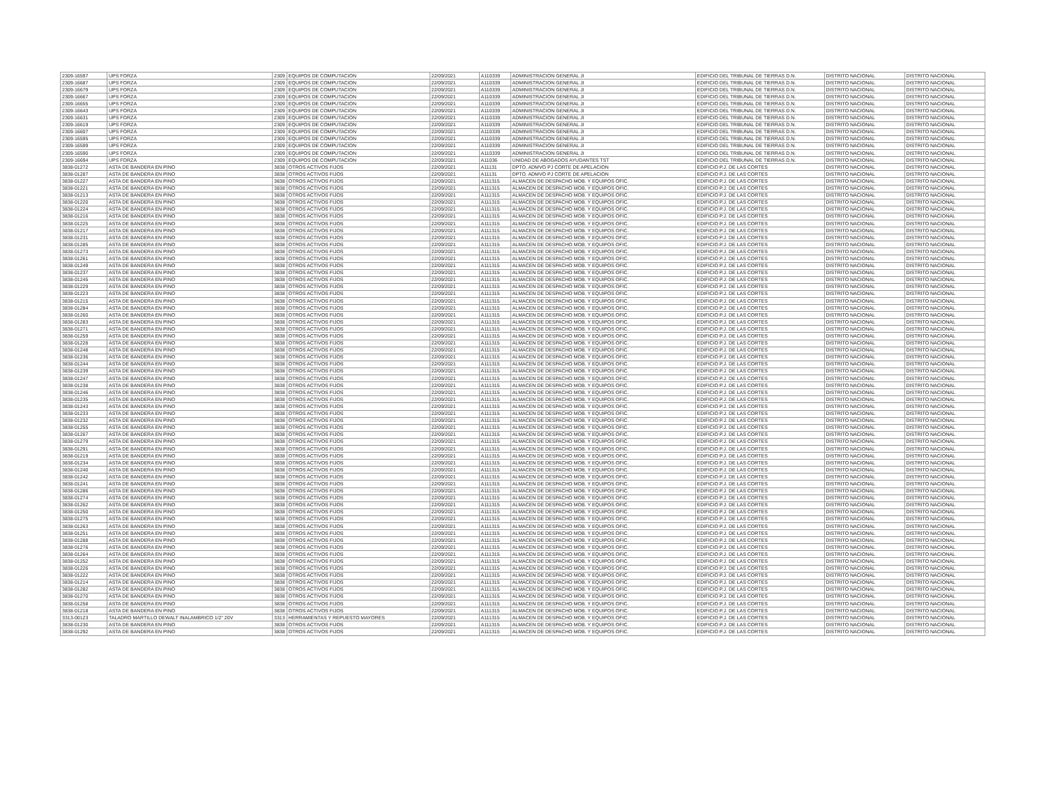| 2309-16597 | UPS FORZA | 2309 | EQUIPOS DE COMPUTACION | 22/09/2021 | A110339 | ADMINISTRACION GENERAL JI | EDIFICIO DEL TRIBUNAL DE TIERRAS D.N. | DISTRITO NACIONAL | DISTRITO NACIONAL |
| 2309-16687 | UPS FORZA | 2309 | EQUIPOS DE COMPUTACION | 22/09/2021 | A110339 | ADMINISTRACION GENERAL JI | EDIFICIO DEL TRIBUNAL DE TIERRAS D.N. | DISTRITO NACIONAL | DISTRITO NACIONAL |
| 2309-16679 | UPS FORZA | 2309 | EQUIPOS DE COMPUTACION | 22/09/2021 | A110339 | ADMINISTRACION GENERAL JI | EDIFICIO DEL TRIBUNAL DE TIERRAS D.N. | DISTRITO NACIONAL | DISTRITO NACIONAL |
| 2309-16667 | UPS FORZA | 2309 | EQUIPOS DE COMPUTACION | 22/09/2021 | A110339 | ADMINISTRACION GENERAL JI | EDIFICIO DEL TRIBUNAL DE TIERRAS D.N. | DISTRITO NACIONAL | DISTRITO NACIONAL |
| 2309-16655 | UPS FORZA | 2309 | EQUIPOS DE COMPUTACION | 22/09/2021 | A110339 | ADMINISTRACION GENERAL JI | EDIFICIO DEL TRIBUNAL DE TIERRAS D.N. | DISTRITO NACIONAL | DISTRITO NACIONAL |
| 2309-16643 | UPS FORZA | 2309 | EQUIPOS DE COMPUTACION | 22/09/2021 | A110339 | ADMINISTRACION GENERAL JI | EDIFICIO DEL TRIBUNAL DE TIERRAS D.N. | DISTRITO NACIONAL | DISTRITO NACIONAL |
| 2309-16631 | UPS FORZA | 2309 | EQUIPOS DE COMPUTACION | 22/09/2021 | A110339 | ADMINISTRACION GENERAL JI | EDIFICIO DEL TRIBUNAL DE TIERRAS D.N. | DISTRITO NACIONAL | DISTRITO NACIONAL |
| 2309-16619 | UPS FORZA | 2309 | EQUIPOS DE COMPUTACION | 22/09/2021 | A110339 | ADMINISTRACION GENERAL JI | EDIFICIO DEL TRIBUNAL DE TIERRAS D.N. | DISTRITO NACIONAL | DISTRITO NACIONAL |
| 2309-16607 | UPS FORZA | 2309 | EQUIPOS DE COMPUTACION | 22/09/2021 | A110339 | ADMINISTRACION GENERAL JI | EDIFICIO DEL TRIBUNAL DE TIERRAS D.N. | DISTRITO NACIONAL | DISTRITO NACIONAL |
| 2309-16595 | UPS FORZA | 2309 | EQUIPOS DE COMPUTACION | 22/09/2021 | A110339 | ADMINISTRACION GENERAL JI | EDIFICIO DEL TRIBUNAL DE TIERRAS D.N. | DISTRITO NACIONAL | DISTRITO NACIONAL |
| 2309-16599 | UPS FORZA | 2309 | EQUIPOS DE COMPUTACION | 22/09/2021 | A110339 | ADMINISTRACION GENERAL JI | EDIFICIO DEL TRIBUNAL DE TIERRAS D.N. | DISTRITO NACIONAL | DISTRITO NACIONAL |
| 2309-16590 | UPS FORZA | 2309 | EQUIPOS DE COMPUTACION | 22/09/2021 | A110339 | ADMINISTRACION GENERAL JI | EDIFICIO DEL TRIBUNAL DE TIERRAS D.N. | DISTRITO NACIONAL | DISTRITO NACIONAL |
| 2309-16694 | UPS FORZA | 2309 | EQUIPOS DE COMPUTACION | 22/09/2021 | A11036 | UNIDAD DE ABOGADOS AYUDANTES TST | EDIFICIO DEL TRIBUNAL DE TIERRAS D.N. | DISTRITO NACIONAL | DISTRITO NACIONAL |
| 3838-01272 | ASTA DE BANDERA EN PINO | 3838 | OTROS ACTIVOS FIJOS | 22/09/2021 | A11131 | DPTO. ADMVO PJ CORTE DE APELACION | EDIFICIO P.J. DE LAS CORTES | DISTRITO NACIONAL | DISTRITO NACIONAL |
| 3838-01287 | ASTA DE BANDERA EN PINO | 3838 | OTROS ACTIVOS FIJOS | 22/09/2021 | A11131 | DPTO. ADMVO PJ CORTE DE APELACION | EDIFICIO P.J. DE LAS CORTES | DISTRITO NACIONAL | DISTRITO NACIONAL |
| 3838-01227 | ASTA DE BANDERA EN PINO | 3838 | OTROS ACTIVOS FIJOS | 22/09/2021 | A111315 | ALMACEN DE DESPACHO MOB. Y EQUIPOS OFIC. | EDIFICIO P.J. DE LAS CORTES | DISTRITO NACIONAL | DISTRITO NACIONAL |
| 3838-01221 | ASTA DE BANDERA EN PINO | 3838 | OTROS ACTIVOS FIJOS | 22/09/2021 | A111315 | ALMACEN DE DESPACHO MOB. Y EQUIPOS OFIC. | EDIFICIO P.J. DE LAS CORTES | DISTRITO NACIONAL | DISTRITO NACIONAL |
| 3838-01213 | ASTA DE BANDERA EN PINO | 3838 | OTROS ACTIVOS FIJOS | 22/09/2021 | A111315 | ALMACEN DE DESPACHO MOB. Y EQUIPOS OFIC. | EDIFICIO P.J. DE LAS CORTES | DISTRITO NACIONAL | DISTRITO NACIONAL |
| 3838-01220 | ASTA DE BANDERA EN PINO | 3838 | OTROS ACTIVOS FIJOS | 22/09/2021 | A111315 | ALMACEN DE DESPACHO MOB. Y EQUIPOS OFIC. | EDIFICIO P.J. DE LAS CORTES | DISTRITO NACIONAL | DISTRITO NACIONAL |
| 3838-01224 | ASTA DE BANDERA EN PINO | 3838 | OTROS ACTIVOS FIJOS | 22/09/2021 | A111315 | ALMACEN DE DESPACHO MOB. Y EQUIPOS OFIC. | EDIFICIO P.J. DE LAS CORTES | DISTRITO NACIONAL | DISTRITO NACIONAL |
| 3838-01216 | ASTA DE BANDERA EN PINO | 3838 | OTROS ACTIVOS FIJOS | 22/09/2021 | A111315 | ALMACEN DE DESPACHO MOB. Y EQUIPOS OFIC. | EDIFICIO P.J. DE LAS CORTES | DISTRITO NACIONAL | DISTRITO NACIONAL |
| 3838-01225 | ASTA DE BANDERA EN PINO | 3838 | OTROS ACTIVOS FIJOS | 22/09/2021 | A111315 | ALMACEN DE DESPACHO MOB. Y EQUIPOS OFIC. | EDIFICIO P.J. DE LAS CORTES | DISTRITO NACIONAL | DISTRITO NACIONAL |
| 3838-01217 | ASTA DE BANDERA EN PINO | 3838 | OTROS ACTIVOS FIJOS | 22/09/2021 | A111315 | ALMACEN DE DESPACHO MOB. Y EQUIPOS OFIC. | EDIFICIO P.J. DE LAS CORTES | DISTRITO NACIONAL | DISTRITO NACIONAL |
| 3838-01231 | ASTA DE BANDERA EN PINO | 3838 | OTROS ACTIVOS FIJOS | 22/09/2021 | A111315 | ALMACEN DE DESPACHO MOB. Y EQUIPOS OFIC. | EDIFICIO P.J. DE LAS CORTES | DISTRITO NACIONAL | DISTRITO NACIONAL |
| 3838-01285 | ASTA DE BANDERA EN PINO | 3838 | OTROS ACTIVOS FIJOS | 22/09/2021 | A111315 | ALMACEN DE DESPACHO MOB. Y EQUIPOS OFIC. | EDIFICIO P.J. DE LAS CORTES | DISTRITO NACIONAL | DISTRITO NACIONAL |
| 3838-01273 | ASTA DE BANDERA EN PINO | 3838 | OTROS ACTIVOS FIJOS | 22/09/2021 | A111315 | ALMACEN DE DESPACHO MOB. Y EQUIPOS OFIC. | EDIFICIO P.J. DE LAS CORTES | DISTRITO NACIONAL | DISTRITO NACIONAL |
| 3838-01261 | ASTA DE BANDERA EN PINO | 3838 | OTROS ACTIVOS FIJOS | 22/09/2021 | A111315 | ALMACEN DE DESPACHO MOB. Y EQUIPOS OFIC. | EDIFICIO P.J. DE LAS CORTES | DISTRITO NACIONAL | DISTRITO NACIONAL |
| 3838-01249 | ASTA DE BANDERA EN PINO | 3838 | OTROS ACTIVOS FIJOS | 22/09/2021 | A111315 | ALMACEN DE DESPACHO MOB. Y EQUIPOS OFIC. | EDIFICIO P.J. DE LAS CORTES | DISTRITO NACIONAL | DISTRITO NACIONAL |
| 3838-01237 | ASTA DE BANDERA EN PINO | 3838 | OTROS ACTIVOS FIJOS | 22/09/2021 | A111315 | ALMACEN DE DESPACHO MOB. Y EQUIPOS OFIC. | EDIFICIO P.J. DE LAS CORTES | DISTRITO NACIONAL | DISTRITO NACIONAL |
| 3838-01245 | ASTA DE BANDERA EN PINO | 3838 | OTROS ACTIVOS FIJOS | 22/09/2021 | A111315 | ALMACEN DE DESPACHO MOB. Y EQUIPOS OFIC. | EDIFICIO P.J. DE LAS CORTES | DISTRITO NACIONAL | DISTRITO NACIONAL |
| 3838-01229 | ASTA DE BANDERA EN PINO | 3838 | OTROS ACTIVOS FIJOS | 22/09/2021 | A111315 | ALMACEN DE DESPACHO MOB. Y EQUIPOS OFIC. | EDIFICIO P.J. DE LAS CORTES | DISTRITO NACIONAL | DISTRITO NACIONAL |
| 3838-01223 | ASTA DE BANDERA EN PINO | 3838 | OTROS ACTIVOS FIJOS | 22/09/2021 | A111315 | ALMACEN DE DESPACHO MOB. Y EQUIPOS OFIC. | EDIFICIO P.J. DE LAS CORTES | DISTRITO NACIONAL | DISTRITO NACIONAL |
| 3838-01215 | ASTA DE BANDERA EN PINO | 3838 | OTROS ACTIVOS FIJOS | 22/09/2021 | A111315 | ALMACEN DE DESPACHO MOB. Y EQUIPOS OFIC. | EDIFICIO P.J. DE LAS CORTES | DISTRITO NACIONAL | DISTRITO NACIONAL |
| 3838-01284 | ASTA DE BANDERA EN PINO | 3838 | OTROS ACTIVOS FIJOS | 22/09/2021 | A111315 | ALMACEN DE DESPACHO MOB. Y EQUIPOS OFIC. | EDIFICIO P.J. DE LAS CORTES | DISTRITO NACIONAL | DISTRITO NACIONAL |
| 3838-01260 | ASTA DE BANDERA EN PINO | 3838 | OTROS ACTIVOS FIJOS | 22/09/2021 | A111315 | ALMACEN DE DESPACHO MOB. Y EQUIPOS OFIC. | EDIFICIO P.J. DE LAS CORTES | DISTRITO NACIONAL | DISTRITO NACIONAL |
| 3838-01283 | ASTA DE BANDERA EN PINO | 3838 | OTROS ACTIVOS FIJOS | 22/09/2021 | A111315 | ALMACEN DE DESPACHO MOB. Y EQUIPOS OFIC. | EDIFICIO P.J. DE LAS CORTES | DISTRITO NACIONAL | DISTRITO NACIONAL |
| 3838-01271 | ASTA DE BANDERA EN PINO | 3838 | OTROS ACTIVOS FIJOS | 22/09/2021 | A111315 | ALMACEN DE DESPACHO MOB. Y EQUIPOS OFIC. | EDIFICIO P.J. DE LAS CORTES | DISTRITO NACIONAL | DISTRITO NACIONAL |
| 3838-01259 | ASTA DE BANDERA EN PINO | 3838 | OTROS ACTIVOS FIJOS | 22/09/2021 | A111315 | ALMACEN DE DESPACHO MOB. Y EQUIPOS OFIC. | EDIFICIO P.J. DE LAS CORTES | DISTRITO NACIONAL | DISTRITO NACIONAL |
| 3838-01228 | ASTA DE BANDERA EN PINO | 3838 | OTROS ACTIVOS FIJOS | 22/09/2021 | A111315 | ALMACEN DE DESPACHO MOB. Y EQUIPOS OFIC. | EDIFICIO P.J. DE LAS CORTES | DISTRITO NACIONAL | DISTRITO NACIONAL |
| 3838-01248 | ASTA DE BANDERA EN PINO | 3838 | OTROS ACTIVOS FIJOS | 22/09/2021 | A111315 | ALMACEN DE DESPACHO MOB. Y EQUIPOS OFIC. | EDIFICIO P.J. DE LAS CORTES | DISTRITO NACIONAL | DISTRITO NACIONAL |
| 3838-01236 | ASTA DE BANDERA EN PINO | 3838 | OTROS ACTIVOS FIJOS | 22/09/2021 | A111315 | ALMACEN DE DESPACHO MOB. Y EQUIPOS OFIC. | EDIFICIO P.J. DE LAS CORTES | DISTRITO NACIONAL | DISTRITO NACIONAL |
| 3838-01244 | ASTA DE BANDERA EN PINO | 3838 | OTROS ACTIVOS FIJOS | 22/09/2021 | A111315 | ALMACEN DE DESPACHO MOB. Y EQUIPOS OFIC. | EDIFICIO P.J. DE LAS CORTES | DISTRITO NACIONAL | DISTRITO NACIONAL |
| 3838-01239 | ASTA DE BANDERA EN PINO | 3838 | OTROS ACTIVOS FIJOS | 22/09/2021 | A111315 | ALMACEN DE DESPACHO MOB. Y EQUIPOS OFIC. | EDIFICIO P.J. DE LAS CORTES | DISTRITO NACIONAL | DISTRITO NACIONAL |
| 3838-01247 | ASTA DE BANDERA EN PINO | 3838 | OTROS ACTIVOS FIJOS | 22/09/2021 | A111315 | ALMACEN DE DESPACHO MOB. Y EQUIPOS OFIC. | EDIFICIO P.J. DE LAS CORTES | DISTRITO NACIONAL | DISTRITO NACIONAL |
| 3838-01238 | ASTA DE BANDERA EN PINO | 3838 | OTROS ACTIVOS FIJOS | 22/09/2021 | A111315 | ALMACEN DE DESPACHO MOB. Y EQUIPOS OFIC. | EDIFICIO P.J. DE LAS CORTES | DISTRITO NACIONAL | DISTRITO NACIONAL |
| 3838-01246 | ASTA DE BANDERA EN PINO | 3838 | OTROS ACTIVOS FIJOS | 22/09/2021 | A111315 | ALMACEN DE DESPACHO MOB. Y EQUIPOS OFIC. | EDIFICIO P.J. DE LAS CORTES | DISTRITO NACIONAL | DISTRITO NACIONAL |
| 3838-01235 | ASTA DE BANDERA EN PINO | 3838 | OTROS ACTIVOS FIJOS | 22/09/2021 | A111315 | ALMACEN DE DESPACHO MOB. Y EQUIPOS OFIC. | EDIFICIO P.J. DE LAS CORTES | DISTRITO NACIONAL | DISTRITO NACIONAL |
| 3838-01243 | ASTA DE BANDERA EN PINO | 3838 | OTROS ACTIVOS FIJOS | 22/09/2021 | A111315 | ALMACEN DE DESPACHO MOB. Y EQUIPOS OFIC. | EDIFICIO P.J. DE LAS CORTES | DISTRITO NACIONAL | DISTRITO NACIONAL |
| 3838-01233 | ASTA DE BANDERA EN PINO | 3838 | OTROS ACTIVOS FIJOS | 22/09/2021 | A111315 | ALMACEN DE DESPACHO MOB. Y EQUIPOS OFIC. | EDIFICIO P.J. DE LAS CORTES | DISTRITO NACIONAL | DISTRITO NACIONAL |
| 3838-01232 | ASTA DE BANDERA EN PINO | 3838 | OTROS ACTIVOS FIJOS | 22/09/2021 | A111315 | ALMACEN DE DESPACHO MOB. Y EQUIPOS OFIC. | EDIFICIO P.J. DE LAS CORTES | DISTRITO NACIONAL | DISTRITO NACIONAL |
| 3838-01255 | ASTA DE BANDERA EN PINO | 3838 | OTROS ACTIVOS FIJOS | 22/09/2021 | A111315 | ALMACEN DE DESPACHO MOB. Y EQUIPOS OFIC. | EDIFICIO P.J. DE LAS CORTES | DISTRITO NACIONAL | DISTRITO NACIONAL |
| 3838-01267 | ASTA DE BANDERA EN PINO | 3838 | OTROS ACTIVOS FIJOS | 22/09/2021 | A111315 | ALMACEN DE DESPACHO MOB. Y EQUIPOS OFIC. | EDIFICIO P.J. DE LAS CORTES | DISTRITO NACIONAL | DISTRITO NACIONAL |
| 3838-01279 | ASTA DE BANDERA EN PINO | 3838 | OTROS ACTIVOS FIJOS | 22/09/2021 | A111315 | ALMACEN DE DESPACHO MOB. Y EQUIPOS OFIC. | EDIFICIO P.J. DE LAS CORTES | DISTRITO NACIONAL | DISTRITO NACIONAL |
| 3838-01291 | ASTA DE BANDERA EN PINO | 3838 | OTROS ACTIVOS FIJOS | 22/09/2021 | A111315 | ALMACEN DE DESPACHO MOB. Y EQUIPOS OFIC. | EDIFICIO P.J. DE LAS CORTES | DISTRITO NACIONAL | DISTRITO NACIONAL |
| 3838-01219 | ASTA DE BANDERA EN PINO | 3838 | OTROS ACTIVOS FIJOS | 22/09/2021 | A111315 | ALMACEN DE DESPACHO MOB. Y EQUIPOS OFIC. | EDIFICIO P.J. DE LAS CORTES | DISTRITO NACIONAL | DISTRITO NACIONAL |
| 3838-01234 | ASTA DE BANDERA EN PINO | 3838 | OTROS ACTIVOS FIJOS | 22/09/2021 | A111315 | ALMACEN DE DESPACHO MOB. Y EQUIPOS OFIC. | EDIFICIO P.J. DE LAS CORTES | DISTRITO NACIONAL | DISTRITO NACIONAL |
| 3838-01240 | ASTA DE BANDERA EN PINO | 3838 | OTROS ACTIVOS FIJOS | 22/09/2021 | A111315 | ALMACEN DE DESPACHO MOB. Y EQUIPOS OFIC. | EDIFICIO P.J. DE LAS CORTES | DISTRITO NACIONAL | DISTRITO NACIONAL |
| 3838-01242 | ASTA DE BANDERA EN PINO | 3838 | OTROS ACTIVOS FIJOS | 22/09/2021 | A111315 | ALMACEN DE DESPACHO MOB. Y EQUIPOS OFIC. | EDIFICIO P.J. DE LAS CORTES | DISTRITO NACIONAL | DISTRITO NACIONAL |
| 3838-01241 | ASTA DE BANDERA EN PINO | 3838 | OTROS ACTIVOS FIJOS | 22/09/2021 | A111315 | ALMACEN DE DESPACHO MOB. Y EQUIPOS OFIC. | EDIFICIO P.J. DE LAS CORTES | DISTRITO NACIONAL | DISTRITO NACIONAL |
| 3838-01286 | ASTA DE BANDERA EN PINO | 3838 | OTROS ACTIVOS FIJOS | 22/09/2021 | A111315 | ALMACEN DE DESPACHO MOB. Y EQUIPOS OFIC. | EDIFICIO P.J. DE LAS CORTES | DISTRITO NACIONAL | DISTRITO NACIONAL |
| 3838-01274 | ASTA DE BANDERA EN PINO | 3838 | OTROS ACTIVOS FIJOS | 22/09/2021 | A111315 | ALMACEN DE DESPACHO MOB. Y EQUIPOS OFIC. | EDIFICIO P.J. DE LAS CORTES | DISTRITO NACIONAL | DISTRITO NACIONAL |
| 3838-01262 | ASTA DE BANDERA EN PINO | 3838 | OTROS ACTIVOS FIJOS | 22/09/2021 | A111315 | ALMACEN DE DESPACHO MOB. Y EQUIPOS OFIC. | EDIFICIO P.J. DE LAS CORTES | DISTRITO NACIONAL | DISTRITO NACIONAL |
| 3838-01250 | ASTA DE BANDERA EN PINO | 3838 | OTROS ACTIVOS FIJOS | 22/09/2021 | A111315 | ALMACEN DE DESPACHO MOB. Y EQUIPOS OFIC. | EDIFICIO P.J. DE LAS CORTES | DISTRITO NACIONAL | DISTRITO NACIONAL |
| 3838-01275 | ASTA DE BANDERA EN PINO | 3838 | OTROS ACTIVOS FIJOS | 22/09/2021 | A111315 | ALMACEN DE DESPACHO MOB. Y EQUIPOS OFIC. | EDIFICIO P.J. DE LAS CORTES | DISTRITO NACIONAL | DISTRITO NACIONAL |
| 3838-01263 | ASTA DE BANDERA EN PINO | 3838 | OTROS ACTIVOS FIJOS | 22/09/2021 | A111315 | ALMACEN DE DESPACHO MOB. Y EQUIPOS OFIC. | EDIFICIO P.J. DE LAS CORTES | DISTRITO NACIONAL | DISTRITO NACIONAL |
| 3838-01251 | ASTA DE BANDERA EN PINO | 3838 | OTROS ACTIVOS FIJOS | 22/09/2021 | A111315 | ALMACEN DE DESPACHO MOB. Y EQUIPOS OFIC. | EDIFICIO P.J. DE LAS CORTES | DISTRITO NACIONAL | DISTRITO NACIONAL |
| 3838-01288 | ASTA DE BANDERA EN PINO | 3838 | OTROS ACTIVOS FIJOS | 22/09/2021 | A111315 | ALMACEN DE DESPACHO MOB. Y EQUIPOS OFIC. | EDIFICIO P.J. DE LAS CORTES | DISTRITO NACIONAL | DISTRITO NACIONAL |
| 3838-01276 | ASTA DE BANDERA EN PINO | 3838 | OTROS ACTIVOS FIJOS | 22/09/2021 | A111315 | ALMACEN DE DESPACHO MOB. Y EQUIPOS OFIC. | EDIFICIO P.J. DE LAS CORTES | DISTRITO NACIONAL | DISTRITO NACIONAL |
| 3838-01264 | ASTA DE BANDERA EN PINO | 3838 | OTROS ACTIVOS FIJOS | 22/09/2021 | A111315 | ALMACEN DE DESPACHO MOB. Y EQUIPOS OFIC. | EDIFICIO P.J. DE LAS CORTES | DISTRITO NACIONAL | DISTRITO NACIONAL |
| 3838-01252 | ASTA DE BANDERA EN PINO | 3838 | OTROS ACTIVOS FIJOS | 22/09/2021 | A111315 | ALMACEN DE DESPACHO MOB. Y EQUIPOS OFIC. | EDIFICIO P.J. DE LAS CORTES | DISTRITO NACIONAL | DISTRITO NACIONAL |
| 3838-01226 | ASTA DE BANDERA EN PINO | 3838 | OTROS ACTIVOS FIJOS | 22/09/2021 | A111315 | ALMACEN DE DESPACHO MOB. Y EQUIPOS OFIC. | EDIFICIO P.J. DE LAS CORTES | DISTRITO NACIONAL | DISTRITO NACIONAL |
| 3838-01222 | ASTA DE BANDERA EN PINO | 3838 | OTROS ACTIVOS FIJOS | 22/09/2021 | A111315 | ALMACEN DE DESPACHO MOB. Y EQUIPOS OFIC. | EDIFICIO P.J. DE LAS CORTES | DISTRITO NACIONAL | DISTRITO NACIONAL |
| 3838-01214 | ASTA DE BANDERA EN PINO | 3838 | OTROS ACTIVOS FIJOS | 22/09/2021 | A111315 | ALMACEN DE DESPACHO MOB. Y EQUIPOS OFIC. | EDIFICIO P.J. DE LAS CORTES | DISTRITO NACIONAL | DISTRITO NACIONAL |
| 3838-01282 | ASTA DE BANDERA EN PINO | 3838 | OTROS ACTIVOS FIJOS | 22/09/2021 | A111315 | ALMACEN DE DESPACHO MOB. Y EQUIPOS OFIC. | EDIFICIO P.J. DE LAS CORTES | DISTRITO NACIONAL | DISTRITO NACIONAL |
| 3838-01270 | ASTA DE BANDERA EN PINO | 3838 | OTROS ACTIVOS FIJOS | 22/09/2021 | A111315 | ALMACEN DE DESPACHO MOB. Y EQUIPOS OFIC. | EDIFICIO P.J. DE LAS CORTES | DISTRITO NACIONAL | DISTRITO NACIONAL |
| 3838-01258 | ASTA DE BANDERA EN PINO | 3838 | OTROS ACTIVOS FIJOS | 22/09/2021 | A111315 | ALMACEN DE DESPACHO MOB. Y EQUIPOS OFIC. | EDIFICIO P.J. DE LAS CORTES | DISTRITO NACIONAL | DISTRITO NACIONAL |
| 3838-01218 | ASTA DE BANDERA EN PINO | 3838 | OTROS ACTIVOS FIJOS | 22/09/2021 | A111315 | ALMACEN DE DESPACHO MOB. Y EQUIPOS OFIC. | EDIFICIO P.J. DE LAS CORTES | DISTRITO NACIONAL | DISTRITO NACIONAL |
| 3313-00123 | TALADRO MARTILLO DEWALT INALAMBRICO 1/2" 20V | 3313 | HERRAMIENTAS Y REPUESTO MAYORES | 22/09/2021 | A111315 | ALMACEN DE DESPACHO MOB. Y EQUIPOS OFIC. | EDIFICIO P.J. DE LAS CORTES | DISTRITO NACIONAL | DISTRITO NACIONAL |
| 3838-01230 | ASTA DE BANDERA EN PINO | 3838 | OTROS ACTIVOS FIJOS | 22/09/2021 | A111315 | ALMACEN DE DESPACHO MOB. Y EQUIPOS OFIC. | EDIFICIO P.J. DE LAS CORTES | DISTRITO NACIONAL | DISTRITO NACIONAL |
| 3838-01292 | ASTA DE BANDERA EN PINO | 3838 | OTROS ACTIVOS FIJOS | 22/09/2021 | A111315 | ALMACEN DE DESPACHO MOB. Y EQUIPOS OFIC. | EDIFICIO P.J. DE LAS CORTES | DISTRITO NACIONAL | DISTRITO NACIONAL |